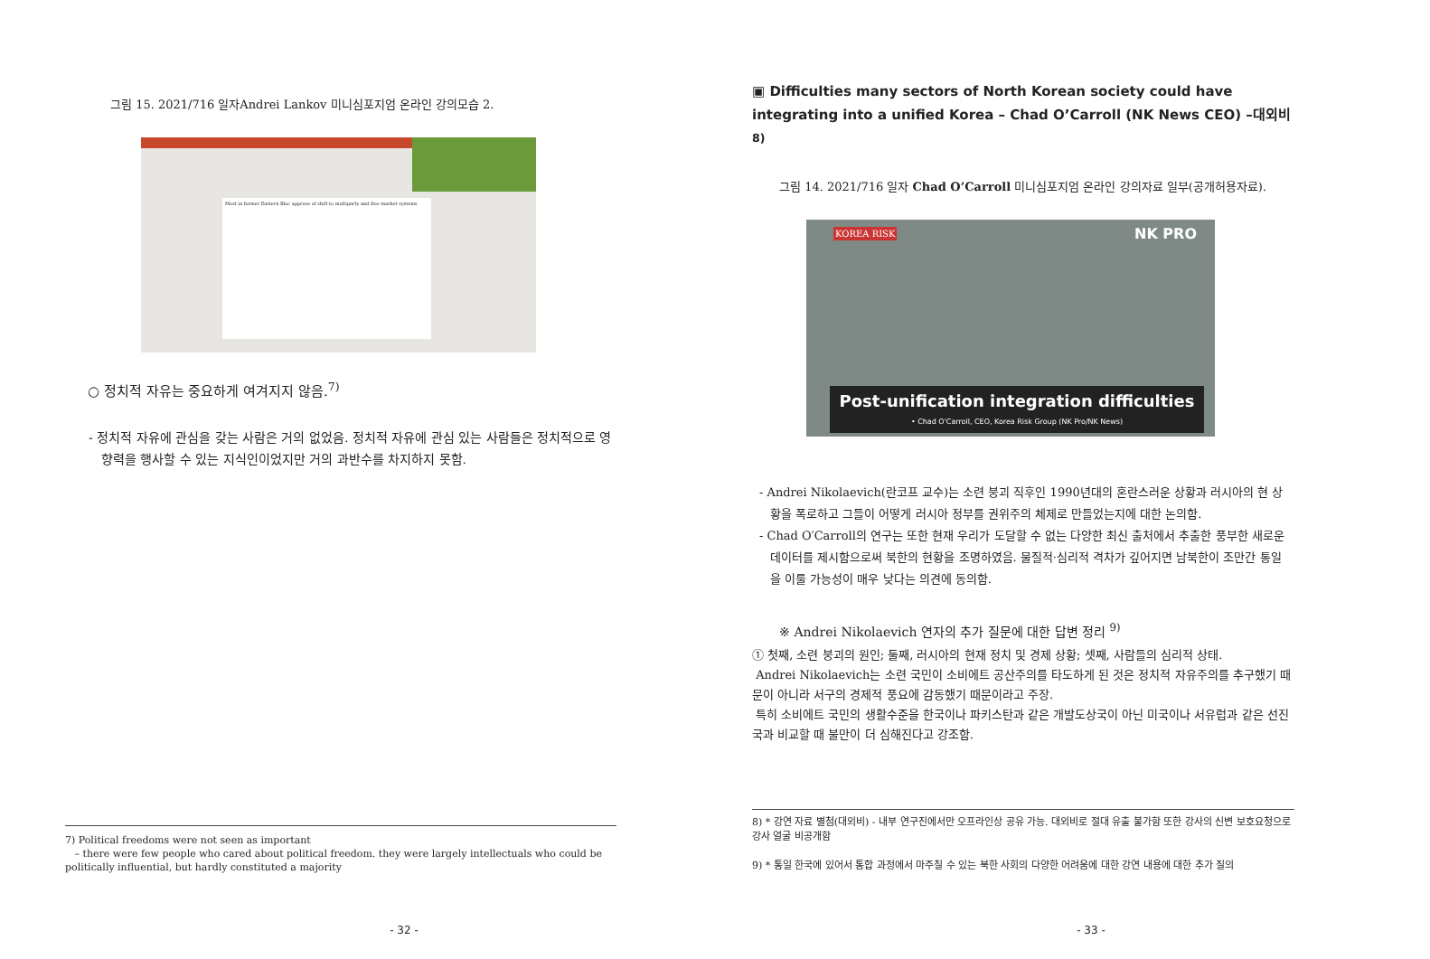그림 15. 2021/716 일자Andrei Lankov 미니심포지엄 온라인 강의모습 2.
Most in former Eastern Bloc approve of shift to multiparty and free market systems
○ 정치적 자유는 중요하게 여겨지지 않음.<sup>7)</sup>
- 정치적 자유에 관심을 갖는 사람은 거의 없었음. 정치적 자유에 관심 있는 사람들은 정치적으로 영향력을 행사할 수 있는 지식인이었지만 거의 과반수를 차지하지 못함.
7) Political freedoms were not seen as important
– there were few people who cared about political freedom. they were largely intellectuals who could be politically influential, but hardly constituted a majority
- 32 -
▣ Difficulties many sectors of North Korean society could have integrating into a unified Korea – Chad O’Carroll (NK News CEO) –대외비<sup>8)</sup>
그림 14. 2021/716 일자 Chad O’Carroll 미니심포지엄 온라인 강의자료 일부(공개허용자료).
KOREA RISK NK PRO
Post-unification integration difficulties
• Chad O'Carroll, CEO, Korea Risk Group (NK Pro/NK News)
- Andrei Nikolaevich(란코프 교수)는 소련 붕괴 직후인 1990년대의 혼란스러운 상황과 러시아의 현 상황을 폭로하고 그들이 어떻게 러시아 정부를 권위주의 체제로 만들었는지에 대한 논의함.
- Chad O′Carroll의 연구는 또한 현재 우리가 도달할 수 없는 다양한 최신 출처에서 추출한 풍부한 새로운 데이터를 제시함으로써 북한의 현황을 조명하였음. 물질적·심리적 격차가 깊어지면 남북한이 조만간 통일을 이룰 가능성이 매우 낮다는 의견에 동의함.
※ Andrei Nikolaevich 연자의 추가 질문에 대한 답변 정리 <sup>9)</sup>
① 첫째, 소련 붕괴의 원인; 둘째, 러시아의 현재 정치 및 경제 상황; 셋째, 사람들의 심리적 상태.
Andrei Nikolaevich는 소련 국민이 소비에트 공산주의를 타도하게 된 것은 정치적 자유주의를 추구했기 때문이 아니라 서구의 경제적 풍요에 감동했기 때문이라고 주장.
특히 소비에트 국민의 생활수준을 한국이나 파키스탄과 같은 개발도상국이 아닌 미국이나 서유럽과 같은 선진국과 비교할 때 불만이 더 심해진다고 강조함.
8) * 강연 자료 별첨(대외비) - 내부 연구진에서만 오프라인상 공유 가능. 대외비로 절대 유출 불가함 또한 강사의 신변 보호요청으로 강사 얼굴 비공개함
9) * 통일 한국에 있어서 통합 과정에서 마주칠 수 있는 북한 사회의 다양한 어려움에 대한 강연 내용에 대한 추가 질의
- 33 -